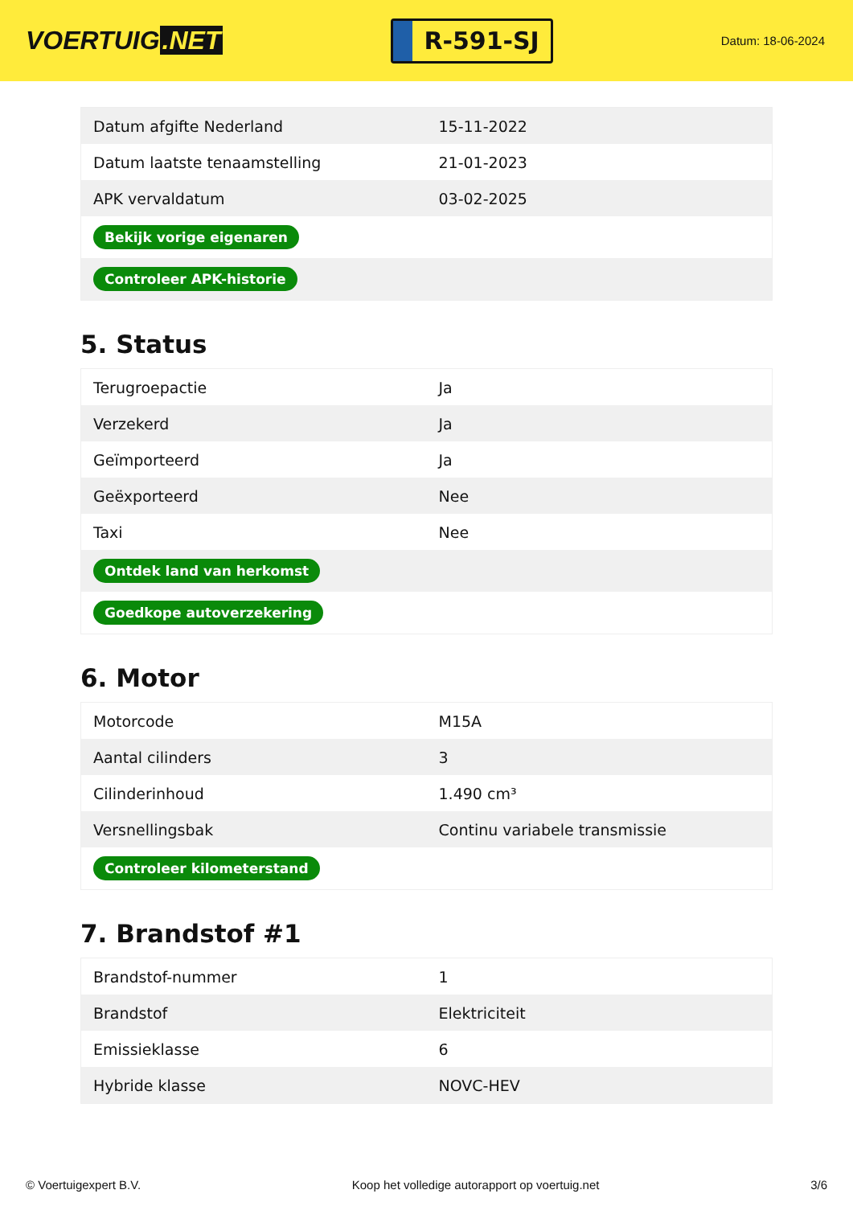VOERTUIG.NET
R-591-SJ
Datum: 18-06-2024
| Datum afgifte Nederland | 15-11-2022 |
| Datum laatste tenaamstelling | 21-01-2023 |
| APK vervaldatum | 03-02-2025 |
| Bekijk vorige eigenaren | |
| Controleer APK-historie | |
5. Status
| Terugroepactie | Ja |
| Verzekerd | Ja |
| Geïmporteerd | Ja |
| Geëxporteerd | Nee |
| Taxi | Nee |
| Ontdek land van herkomst | |
| Goedkope autoverzekering | |
6. Motor
| Motorcode | M15A |
| Aantal cilinders | 3 |
| Cilinderinhoud | 1.490 cm³ |
| Versnellingsbak | Continu variabele transmissie |
| Controleer kilometerstand | |
7. Brandstof #1
| Brandstof-nummer | 1 |
| Brandstof | Elektriciteit |
| Emissieklasse | 6 |
| Hybride klasse | NOVC-HEV |
© Voertuigexpert B.V. Koop het volledige autorapport op voertuig.net 3/6